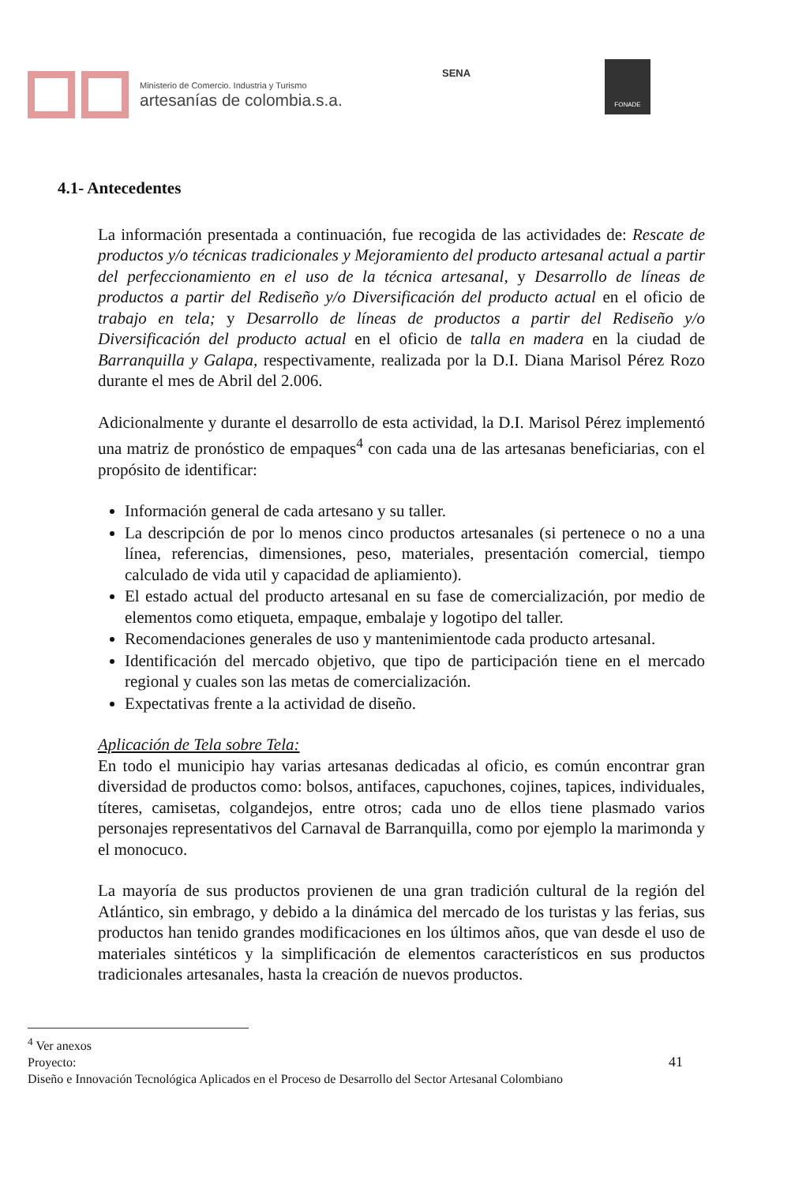Ministerio de Comercio. Industria y Turismo
artesanías de colombia.s.a.
SENA
FONADE
4.1- Antecedentes
La información presentada a continuación, fue recogida de las actividades de: Rescate de productos y/o técnicas tradicionales y Mejoramiento del producto artesanal actual a partir del perfeccionamiento en el uso de la técnica artesanal, y Desarrollo de líneas de productos a partir del Rediseño y/o Diversificación del producto actual en el oficio de trabajo en tela; y Desarrollo de líneas de productos a partir del Rediseño y/o Diversificación del producto actual en el oficio de talla en madera en la ciudad de Barranquilla y Galapa, respectivamente, realizada por la D.I. Diana Marisol Pérez Rozo durante el mes de Abril del 2.006.
Adicionalmente y durante el desarrollo de esta actividad, la D.I. Marisol Pérez implementó una matriz de pronóstico de empaques<sup>4</sup> con cada una de las artesanas beneficiarias, con el propósito de identificar:
Información general de cada artesano y su taller.
La descripción de por lo menos cinco productos artesanales (si pertenece o no a una línea, referencias, dimensiones, peso, materiales, presentación comercial, tiempo calculado de vida util y capacidad de apliamiento).
El estado actual del producto artesanal en su fase de comercialización, por medio de elementos como etiqueta, empaque, embalaje y logotipo del taller.
Recomendaciones generales de uso y mantenimientode cada producto artesanal.
Identificación del mercado objetivo, que tipo de participación tiene en el mercado regional y cuales son las metas de comercialización.
Expectativas frente a la actividad de diseño.
Aplicación de Tela sobre Tela:
En todo el municipio hay varias artesanas dedicadas al oficio, es común encontrar gran diversidad de productos como: bolsos, antifaces, capuchones, cojines, tapices, individuales, títeres, camisetas, colgandejos, entre otros; cada uno de ellos tiene plasmado varios personajes representativos del Carnaval de Barranquilla, como por ejemplo la marimonda y el monocuco.
La mayoría de sus productos provienen de una gran tradición cultural de la región del Atlántico, sin embrago, y debido a la dinámica del mercado de los turistas y las ferias, sus productos han tenido grandes modificaciones en los últimos años, que van desde el uso de materiales sintéticos y la simplificación de elementos característicos en sus productos tradicionales artesanales, hasta la creación de nuevos productos.
<sup>4</sup> Ver anexos
Proyecto: 41
Diseño e Innovación Tecnológica Aplicados en el Proceso de Desarrollo del Sector Artesanal Colombiano